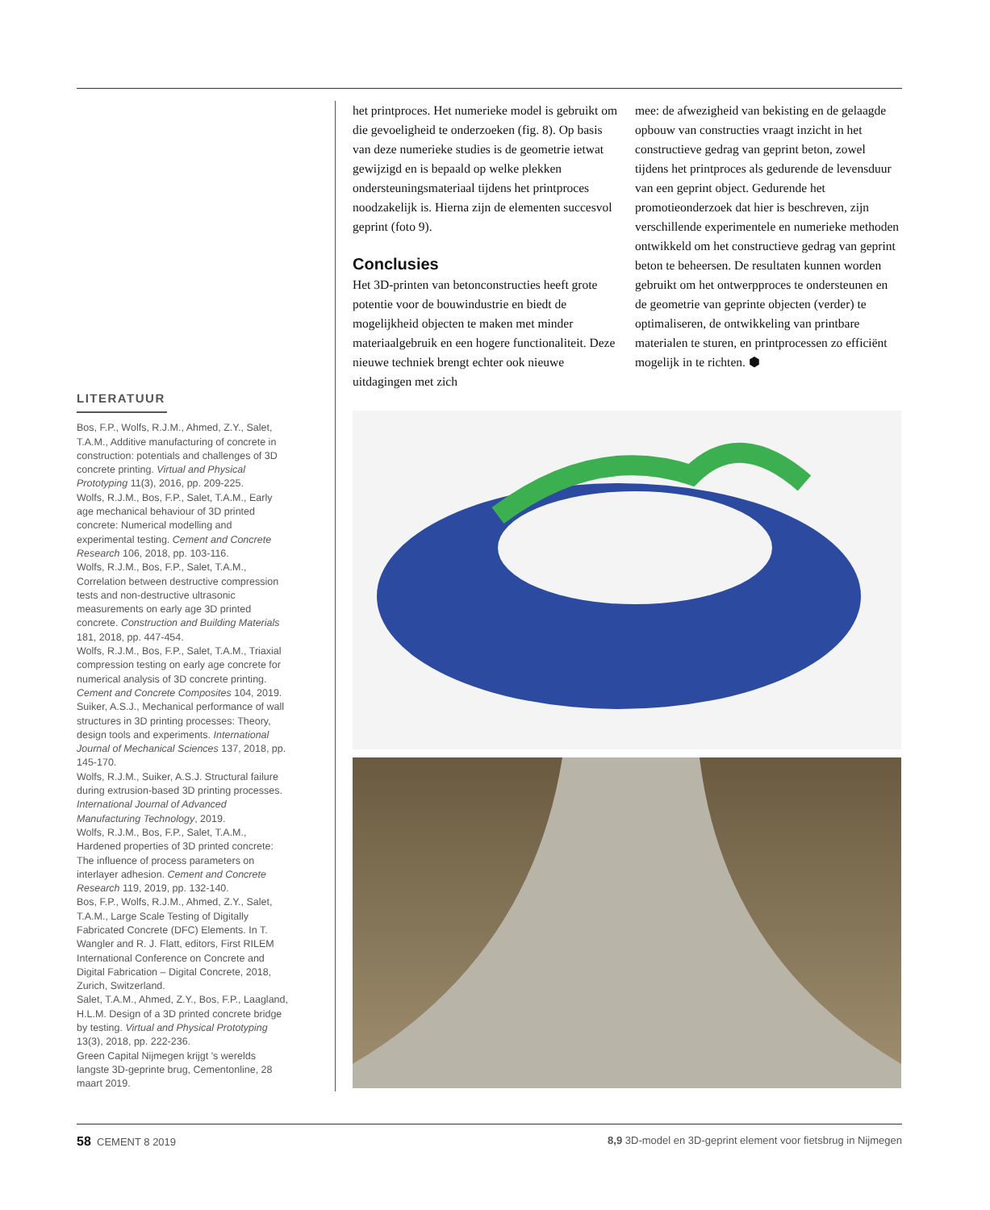LITERATUUR
Bos, F.P., Wolfs, R.J.M., Ahmed, Z.Y., Salet, T.A.M., Additive manufacturing of concrete in construction: potentials and challenges of 3D concrete printing. Virtual and Physical Prototyping 11(3), 2016, pp. 209-225.
Wolfs, R.J.M., Bos, F.P., Salet, T.A.M., Early age mechanical behaviour of 3D printed concrete: Numerical modelling and experimental testing. Cement and Concrete Research 106, 2018, pp. 103-116.
Wolfs, R.J.M., Bos, F.P., Salet, T.A.M., Correlation between destructive compression tests and non-destructive ultrasonic measurements on early age 3D printed concrete. Construction and Building Materials 181, 2018, pp. 447-454.
Wolfs, R.J.M., Bos, F.P., Salet, T.A.M., Triaxial compression testing on early age concrete for numerical analysis of 3D concrete printing. Cement and Concrete Composites 104, 2019.
Suiker, A.S.J., Mechanical performance of wall structures in 3D printing processes: Theory, design tools and experiments. International Journal of Mechanical Sciences 137, 2018, pp. 145-170.
Wolfs, R.J.M., Suiker, A.S.J. Structural failure during extrusion-based 3D printing processes. International Journal of Advanced Manufacturing Technology, 2019.
Wolfs, R.J.M., Bos, F.P., Salet, T.A.M., Hardened properties of 3D printed concrete: The influence of process parameters on interlayer adhesion. Cement and Concrete Research 119, 2019, pp. 132-140.
Bos, F.P., Wolfs, R.J.M., Ahmed, Z.Y., Salet, T.A.M., Large Scale Testing of Digitally Fabricated Concrete (DFC) Elements. In T. Wangler and R. J. Flatt, editors, First RILEM International Conference on Concrete and Digital Fabrication – Digital Concrete, 2018, Zurich, Switzerland.
Salet, T.A.M., Ahmed, Z.Y., Bos, F.P., Laagland, H.L.M. Design of a 3D printed concrete bridge by testing. Virtual and Physical Prototyping 13(3), 2018, pp. 222-236.
Green Capital Nijmegen krijgt 's werelds langste 3D-geprinte brug, Cementonline, 28 maart 2019.
het printproces. Het numerieke model is gebruikt om die gevoeligheid te onderzoeken (fig. 8). Op basis van deze numerieke studies is de geometrie ietwat gewijzigd en is bepaald op welke plekken ondersteuningsmateriaal tijdens het printproces noodzakelijk is. Hierna zijn de elementen succesvol geprint (foto 9).
Conclusies
Het 3D-printen van betonconstructies heeft grote potentie voor de bouwindustrie en biedt de mogelijkheid objecten te maken met minder materiaalgebruik en een hogere functionaliteit. Deze nieuwe techniek brengt echter ook nieuwe uitdagingen met zich
mee: de afwezigheid van bekisting en de gelaagde opbouw van constructies vraagt inzicht in het constructieve gedrag van geprint beton, zowel tijdens het printproces als gedurende de levensduur van een geprint object. Gedurende het promotieonderzoek dat hier is beschreven, zijn verschillende experimentele en numerieke methoden ontwikkeld om het constructieve gedrag van geprint beton te beheersen. De resultaten kunnen worden gebruikt om het ontwerpproces te ondersteunen en de geometrie van geprinte objecten (verder) te optimaliseren, de ontwikkeling van printbare materialen te sturen, en printprocessen zo efficiënt mogelijk in te richten. ⬢
58 CEMENT 8 2019 8,9 3D-model en 3D-geprint element voor fietsbrug in Nijmegen